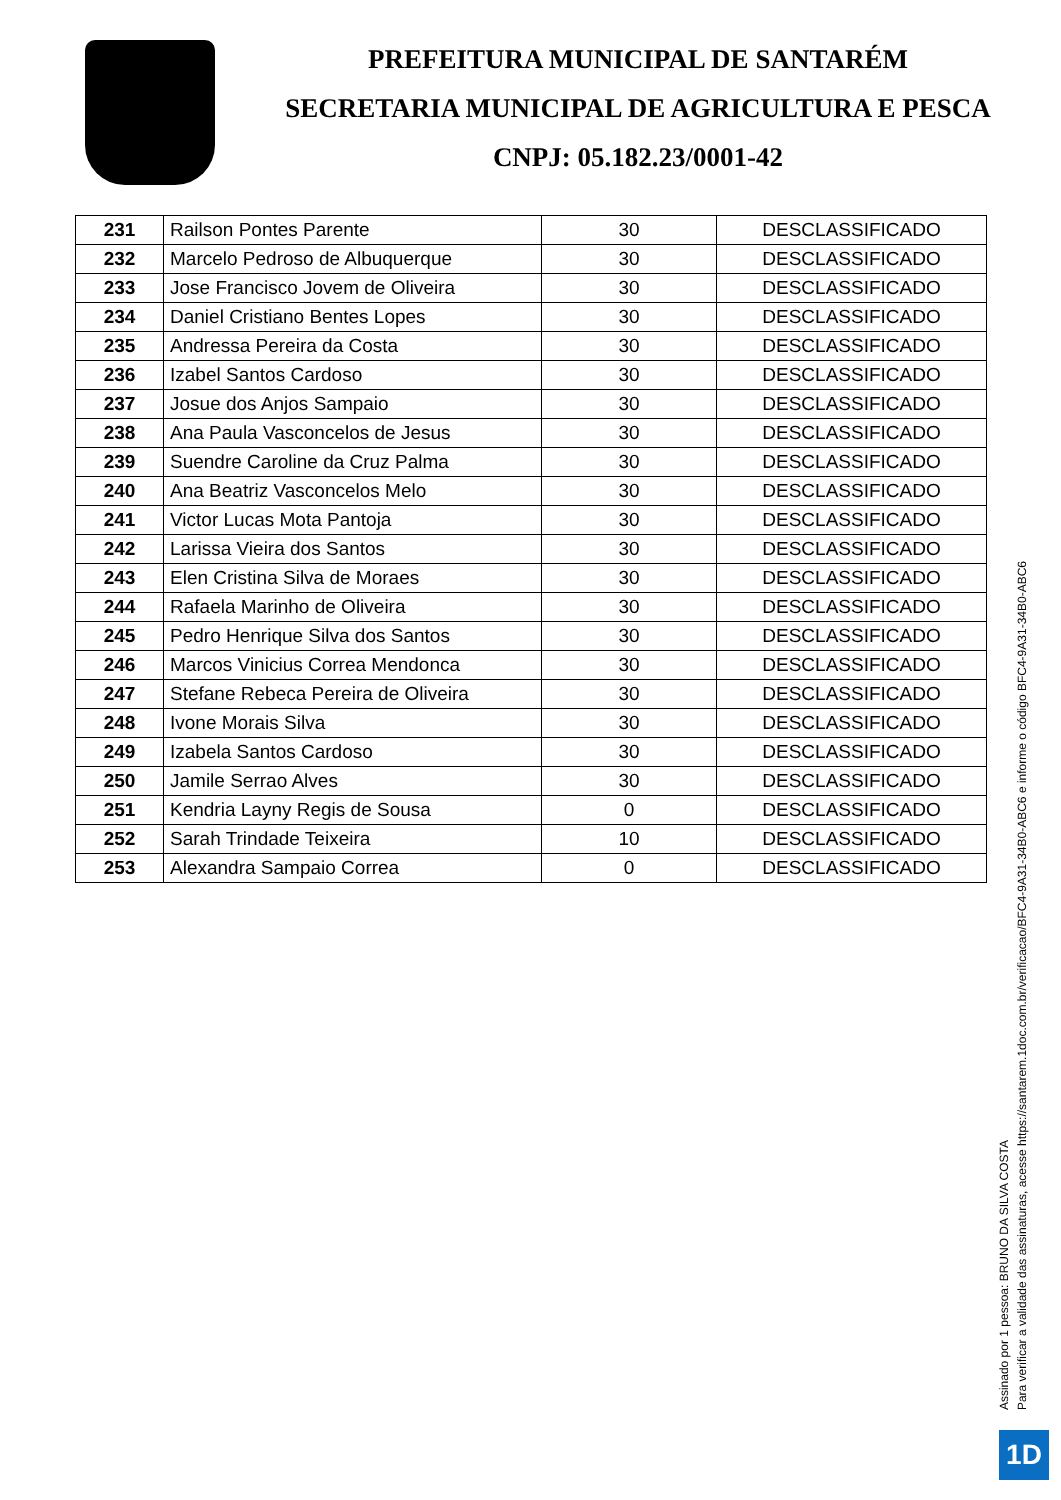PREFEITURA MUNICIPAL DE SANTARÉM
SECRETARIA MUNICIPAL DE AGRICULTURA E PESCA
CNPJ: 05.182.23/0001-42
| 231 | Railson Pontes Parente | 30 | DESCLASSIFICADO |
| 232 | Marcelo Pedroso de Albuquerque | 30 | DESCLASSIFICADO |
| 233 | Jose Francisco Jovem de Oliveira | 30 | DESCLASSIFICADO |
| 234 | Daniel Cristiano Bentes Lopes | 30 | DESCLASSIFICADO |
| 235 | Andressa Pereira da Costa | 30 | DESCLASSIFICADO |
| 236 | Izabel Santos Cardoso | 30 | DESCLASSIFICADO |
| 237 | Josue dos Anjos Sampaio | 30 | DESCLASSIFICADO |
| 238 | Ana Paula Vasconcelos de Jesus | 30 | DESCLASSIFICADO |
| 239 | Suendre Caroline da Cruz Palma | 30 | DESCLASSIFICADO |
| 240 | Ana Beatriz Vasconcelos Melo | 30 | DESCLASSIFICADO |
| 241 | Victor Lucas Mota Pantoja | 30 | DESCLASSIFICADO |
| 242 | Larissa Vieira dos Santos | 30 | DESCLASSIFICADO |
| 243 | Elen Cristina Silva de Moraes | 30 | DESCLASSIFICADO |
| 244 | Rafaela Marinho de Oliveira | 30 | DESCLASSIFICADO |
| 245 | Pedro Henrique Silva dos Santos | 30 | DESCLASSIFICADO |
| 246 | Marcos Vinicius Correa Mendonca | 30 | DESCLASSIFICADO |
| 247 | Stefane Rebeca Pereira de Oliveira | 30 | DESCLASSIFICADO |
| 248 | Ivone Morais Silva | 30 | DESCLASSIFICADO |
| 249 | Izabela Santos Cardoso | 30 | DESCLASSIFICADO |
| 250 | Jamile Serrao Alves | 30 | DESCLASSIFICADO |
| 251 | Kendria Layny Regis de Sousa | 0 | DESCLASSIFICADO |
| 252 | Sarah Trindade Teixeira | 10 | DESCLASSIFICADO |
| 253 | Alexandra Sampaio Correa | 0 | DESCLASSIFICADO |
Assinado por 1 pessoa: BRUNO DA SILVA COSTA
Para verificar a validade das assinaturas, acesse https://santarem.1doc.com.br/verificacao/BFC4-9A31-34B0-ABC6 e informe o código BFC4-9A31-34B0-ABC6
1D